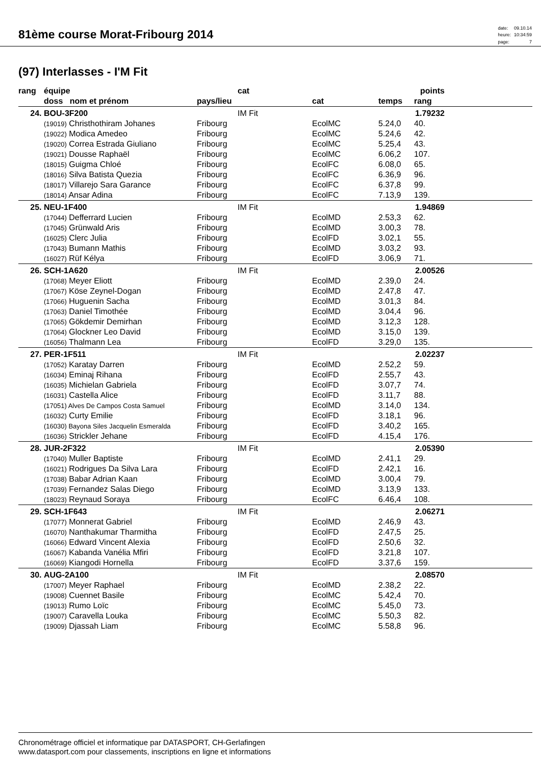81ème course Morat-Fribourg 2014
date: 09.10.14 heure: 10:34:59 page: 7
(97) Interlasses - I'M Fit
| rang | équipe | cat | | | points | |
| --- | --- | --- | --- | --- | --- | --- |
| | doss nom et prénom | pays/lieu | cat | temps | rang | |
| 24. | BOU-3F200 | IM Fit | | | 1.79232 | |
| | (19019) Christhothiram Johanes | Fribourg | EcolMC | 5.24,0 | 40. | |
| | (19022) Modica Amedeo | Fribourg | EcolMC | 5.24,6 | 42. | |
| | (19020) Correa Estrada Giuliano | Fribourg | EcolMC | 5.25,4 | 43. | |
| | (19021) Dousse Raphaël | Fribourg | EcolMC | 6.06,2 | 107. | |
| | (18015) Guigma Chloé | Fribourg | EcolFC | 6.08,0 | 65. | |
| | (18016) Silva Batista Quezia | Fribourg | EcolFC | 6.36,9 | 96. | |
| | (18017) Villarejo Sara Garance | Fribourg | EcolFC | 6.37,8 | 99. | |
| | (18014) Ansar Adina | Fribourg | EcolFC | 7.13,9 | 139. | |
| 25. | NEU-1F400 | IM Fit | | | 1.94869 | |
| | (17044) Defferrard Lucien | Fribourg | EcolMD | 2.53,3 | 62. | |
| | (17045) Grünwald Aris | Fribourg | EcolMD | 3.00,3 | 78. | |
| | (16025) Clerc Julia | Fribourg | EcolFD | 3.02,1 | 55. | |
| | (17043) Bumann Mathis | Fribourg | EcolMD | 3.03,2 | 93. | |
| | (16027) Rüf Kélya | Fribourg | EcolFD | 3.06,9 | 71. | |
| 26. | SCH-1A620 | IM Fit | | | 2.00526 | |
| | (17068) Meyer Eliott | Fribourg | EcolMD | 2.39,0 | 24. | |
| | (17067) Köse Zeynel-Dogan | Fribourg | EcolMD | 2.47,8 | 47. | |
| | (17066) Huguenin Sacha | Fribourg | EcolMD | 3.01,3 | 84. | |
| | (17063) Daniel Timothée | Fribourg | EcolMD | 3.04,4 | 96. | |
| | (17065) Gökdemir Demirhan | Fribourg | EcolMD | 3.12,3 | 128. | |
| | (17064) Glockner Leo David | Fribourg | EcolMD | 3.15,0 | 139. | |
| | (16056) Thalmann Lea | Fribourg | EcolFD | 3.29,0 | 135. | |
| 27. | PER-1F511 | IM Fit | | | 2.02237 | |
| | (17052) Karatay Darren | Fribourg | EcolMD | 2.52,2 | 59. | |
| | (16034) Eminaj Rihana | Fribourg | EcolFD | 2.55,7 | 43. | |
| | (16035) Michielan Gabriela | Fribourg | EcolFD | 3.07,7 | 74. | |
| | (16031) Castella Alice | Fribourg | EcolFD | 3.11,7 | 88. | |
| | (17051) Alves De Campos Costa Samuel | Fribourg | EcolMD | 3.14,0 | 134. | |
| | (16032) Curty Emilie | Fribourg | EcolFD | 3.18,1 | 96. | |
| | (16030) Bayona Siles Jacquelin Esmeralda | Fribourg | EcolFD | 3.40,2 | 165. | |
| | (16036) Strickler Jehane | Fribourg | EcolFD | 4.15,4 | 176. | |
| 28. | JUR-2F322 | IM Fit | | | 2.05390 | |
| | (17040) Muller Baptiste | Fribourg | EcolMD | 2.41,1 | 29. | |
| | (16021) Rodrigues Da Silva Lara | Fribourg | EcolFD | 2.42,1 | 16. | |
| | (17038) Babar Adrian Kaan | Fribourg | EcolMD | 3.00,4 | 79. | |
| | (17039) Fernandez Salas Diego | Fribourg | EcolMD | 3.13,9 | 133. | |
| | (18023) Reynaud Soraya | Fribourg | EcolFC | 6.46,4 | 108. | |
| 29. | SCH-1F643 | IM Fit | | | 2.06271 | |
| | (17077) Monnerat Gabriel | Fribourg | EcolMD | 2.46,9 | 43. | |
| | (16070) Nanthakumar Tharmitha | Fribourg | EcolFD | 2.47,5 | 25. | |
| | (16066) Edward Vincent Alexia | Fribourg | EcolFD | 2.50,6 | 32. | |
| | (16067) Kabanda Vanélia Mfiri | Fribourg | EcolFD | 3.21,8 | 107. | |
| | (16069) Kiangodi Hornella | Fribourg | EcolFD | 3.37,6 | 159. | |
| 30. | AUG-2A100 | IM Fit | | | 2.08570 | |
| | (17007) Meyer Raphael | Fribourg | EcolMD | 2.38,2 | 22. | |
| | (19008) Cuennet Basile | Fribourg | EcolMC | 5.42,4 | 70. | |
| | (19013) Rumo Loïc | Fribourg | EcolMC | 5.45,0 | 73. | |
| | (19007) Caravella Louka | Fribourg | EcolMC | 5.50,3 | 82. | |
| | (19009) Djassah Liam | Fribourg | EcolMC | 5.58,8 | 96. | |
Chronométrage officiel et informatique par DATASPORT, CH-Gerlafingen
www.datasport.com pour classements, inscriptions en ligne et informations